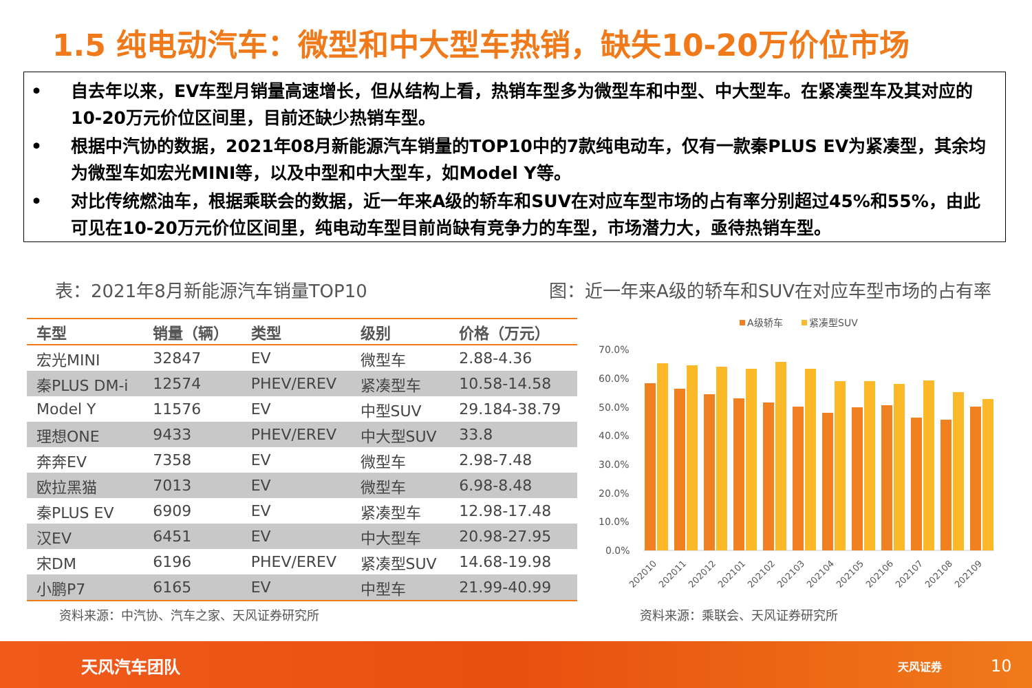1.5 纯电动汽车：微型和中大型车热销，缺失10-20万价位市场
• 自去年以来，EV车型月销量高速增长，但从结构上看，热销车型多为微型车和中型、中大型车。在紧凑型车及其对应的10-20万元价位区间里，目前还缺少热销车型。
• 根据中汽协的数据，2021年08月新能源汽车销量的TOP10中的7款纯电动车，仅有一款秦PLUS EV为紧凑型，其余均为微型车如宏光MINI等，以及中型和中大型车，如Model Y等。
• 对比传统燃油车，根据乘联会的数据，近一年来A级的轿车和SUV在对应车型市场的占有率分别超过45%和55%，由此可见在10-20万元价位区间里，纯电动车型目前尚缺有竞争力的车型，市场潜力大，亟待热销车型。
表：2021年8月新能源汽车销量TOP10
图：近一年来A级的轿车和SUV在对应车型市场的占有率
| 车型 | 销量（辆） | 类型 | 级别 | 价格（万元） |
| --- | --- | --- | --- | --- |
| 宏光MINI | 32847 | EV | 微型车 | 2.88-4.36 |
| 秦PLUS DM-i | 12574 | PHEV/EREV | 紧凑型车 | 10.58-14.58 |
| Model Y | 11576 | EV | 中型SUV | 29.184-38.79 |
| 理想ONE | 9433 | PHEV/EREV | 中大型SUV | 33.8 |
| 奔奔EV | 7358 | EV | 微型车 | 2.98-7.48 |
| 欧拉黑猫 | 7013 | EV | 微型车 | 6.98-8.48 |
| 秦PLUS EV | 6909 | EV | 紧凑型车 | 12.98-17.48 |
| 汉EV | 6451 | EV | 中大型车 | 20.98-27.95 |
| 宋DM | 6196 | PHEV/EREV | 紧凑型SUV | 14.68-19.98 |
| 小鹏P7 | 6165 | EV | 中型车 | 21.99-40.99 |
A级轿车
紧凑型SUV
70.0%
60.0%
50.0%
40.0%
30.0%
20.0%
10.0%
0.0%
202010
202011
202012
202101
202102
202103
202104
202105
202106
202107
202108
202109
资料来源：中汽协、汽车之家、天风证券研究所
资料来源：乘联会、天风证券研究所
天风汽车团队 天风证券 10